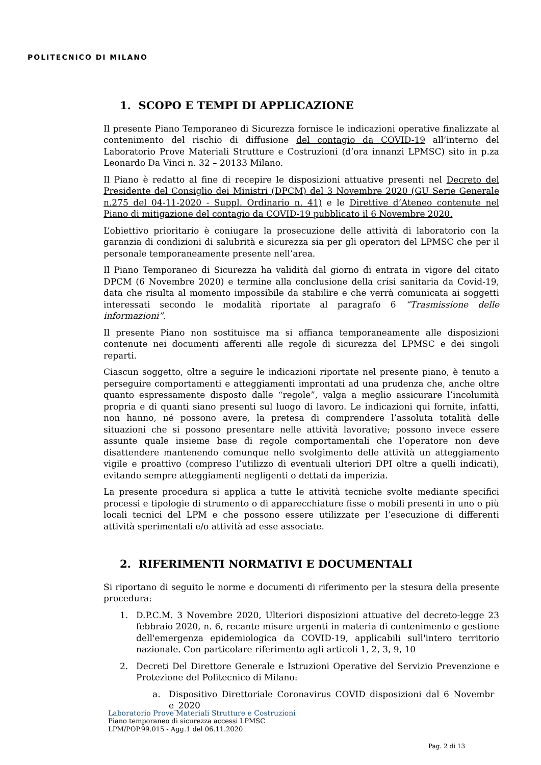POLITECNICO DI MILANO
1. SCOPO E TEMPI DI APPLICAZIONE
Il presente Piano Temporaneo di Sicurezza fornisce le indicazioni operative finalizzate al contenimento del rischio di diffusione del contagio da COVID-19 all’interno del Laboratorio Prove Materiali Strutture e Costruzioni (d’ora innanzi LPMSC) sito in p.za Leonardo Da Vinci n. 32 – 20133 Milano.
Il Piano è redatto al fine di recepire le disposizioni attuative presenti nel Decreto del Presidente del Consiglio dei Ministri (DPCM) del 3 Novembre 2020 (GU Serie Generale n.275 del 04-11-2020 - Suppl. Ordinario n. 41) e le Direttive d’Ateneo contenute nel Piano di mitigazione del contagio da COVID-19 pubblicato il 6 Novembre 2020.
L’obiettivo prioritario è coniugare la prosecuzione delle attività di laboratorio con la garanzia di condizioni di salubrità e sicurezza sia per gli operatori del LPMSC che per il personale temporaneamente presente nell’area.
Il Piano Temporaneo di Sicurezza ha validità dal giorno di entrata in vigore del citato DPCM (6 Novembre 2020) e termine alla conclusione della crisi sanitaria da Covid-19, data che risulta al momento impossibile da stabilire e che verrà comunicata ai soggetti interessati secondo le modalità riportate al paragrafo 6 “Trasmissione delle informazioni”.
Il presente Piano non sostituisce ma si affianca temporaneamente alle disposizioni contenute nei documenti afferenti alle regole di sicurezza del LPMSC e dei singoli reparti.
Ciascun soggetto, oltre a seguire le indicazioni riportate nel presente piano, è tenuto a perseguire comportamenti e atteggiamenti improntati ad una prudenza che, anche oltre quanto espressamente disposto dalle “regole”, valga a meglio assicurare l’incolumità propria e di quanti siano presenti sul luogo di lavoro. Le indicazioni qui fornite, infatti, non hanno, né possono avere, la pretesa di comprendere l’assoluta totalità delle situazioni che si possono presentare nelle attività lavorative; possono invece essere assunte quale insieme base di regole comportamentali che l’operatore non deve disattendere mantenendo comunque nello svolgimento delle attività un atteggiamento vigile e proattivo (compreso l’utilizzo di eventuali ulteriori DPI oltre a quelli indicati), evitando sempre atteggiamenti negligenti o dettati da imperizia.
La presente procedura si applica a tutte le attività tecniche svolte mediante specifici processi e tipologie di strumento o di apparecchiature fisse o mobili presenti in uno o più locali tecnici del LPM e che possono essere utilizzate per l’esecuzione di differenti attività sperimentali e/o attività ad esse associate.
2. RIFERIMENTI NORMATIVI E DOCUMENTALI
Si riportano di seguito le norme e documenti di riferimento per la stesura della presente procedura:
1. D.P.C.M. 3 Novembre 2020, Ulteriori disposizioni attuative del decreto-legge 23 febbraio 2020, n. 6, recante misure urgenti in materia di contenimento e gestione dell'emergenza epidemiologica da COVID-19, applicabili sull'intero territorio nazionale. Con particolare riferimento agli articoli 1, 2, 3, 9, 10
2. Decreti Del Direttore Generale e Istruzioni Operative del Servizio Prevenzione e Protezione del Politecnico di Milano:
a. Dispositivo_Direttoriale_Coronavirus_COVID_disposizioni_dal_6_Novembre_2020
Laboratorio Prove Materiali Strutture e Costruzioni
Piano temporaneo di sicurezza accessi LPMSC
LPM/POP.99.015 - Agg.1 del 06.11.2020
Pag. 2 di 13